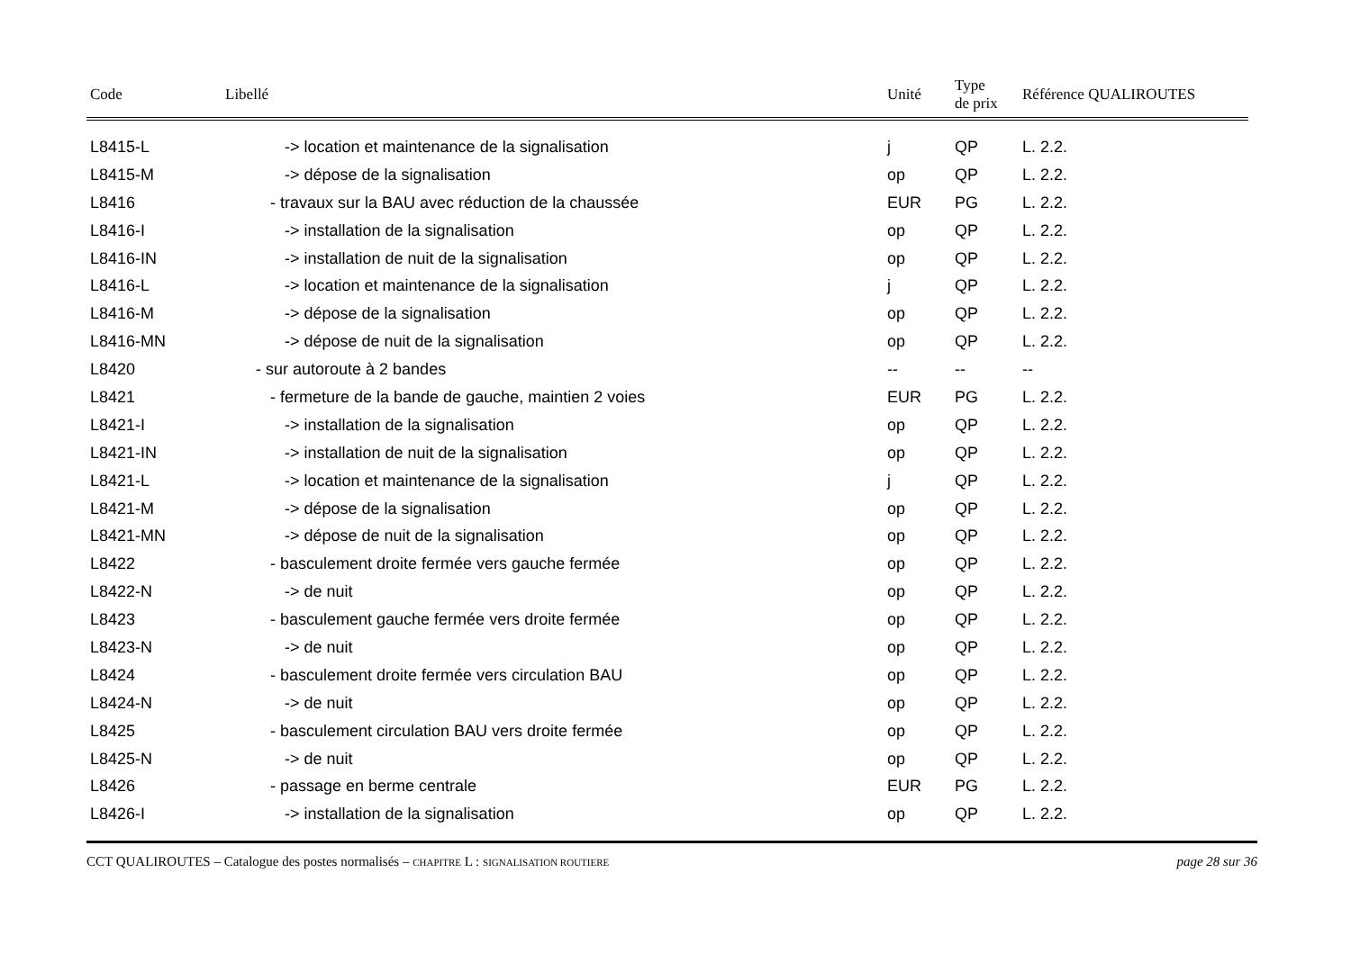| Code | Libellé | Unité | Type de prix | Référence QUALIROUTES |
| --- | --- | --- | --- | --- |
| L8415-L | -> location et maintenance de la signalisation | j | QP | L. 2.2. |
| L8415-M | -> dépose de la signalisation | op | QP | L. 2.2. |
| L8416 | - travaux sur la BAU avec réduction de la chaussée | EUR | PG | L. 2.2. |
| L8416-I | -> installation de la signalisation | op | QP | L. 2.2. |
| L8416-IN | -> installation de nuit de la signalisation | op | QP | L. 2.2. |
| L8416-L | -> location et maintenance de la signalisation | j | QP | L. 2.2. |
| L8416-M | -> dépose de la signalisation | op | QP | L. 2.2. |
| L8416-MN | -> dépose de nuit de la signalisation | op | QP | L. 2.2. |
| L8420 | - sur autoroute à 2 bandes | -- | -- | -- |
| L8421 | - fermeture de la bande de gauche, maintien 2 voies | EUR | PG | L. 2.2. |
| L8421-I | -> installation de la signalisation | op | QP | L. 2.2. |
| L8421-IN | -> installation de nuit de la signalisation | op | QP | L. 2.2. |
| L8421-L | -> location et maintenance de la signalisation | j | QP | L. 2.2. |
| L8421-M | -> dépose de la signalisation | op | QP | L. 2.2. |
| L8421-MN | -> dépose de nuit de la signalisation | op | QP | L. 2.2. |
| L8422 | - basculement droite fermée vers gauche fermée | op | QP | L. 2.2. |
| L8422-N | -> de nuit | op | QP | L. 2.2. |
| L8423 | - basculement gauche fermée vers droite fermée | op | QP | L. 2.2. |
| L8423-N | -> de nuit | op | QP | L. 2.2. |
| L8424 | - basculement droite fermée vers circulation BAU | op | QP | L. 2.2. |
| L8424-N | -> de nuit | op | QP | L. 2.2. |
| L8425 | - basculement circulation BAU vers droite fermée | op | QP | L. 2.2. |
| L8425-N | -> de nuit | op | QP | L. 2.2. |
| L8426 | - passage en berme centrale | EUR | PG | L. 2.2. |
| L8426-I | -> installation de la signalisation | op | QP | L. 2.2. |
CCT QUALIROUTES – Catalogue des postes normalisés – CHAPITRE L : SIGNALISATION ROUTIERE page 28 sur 36